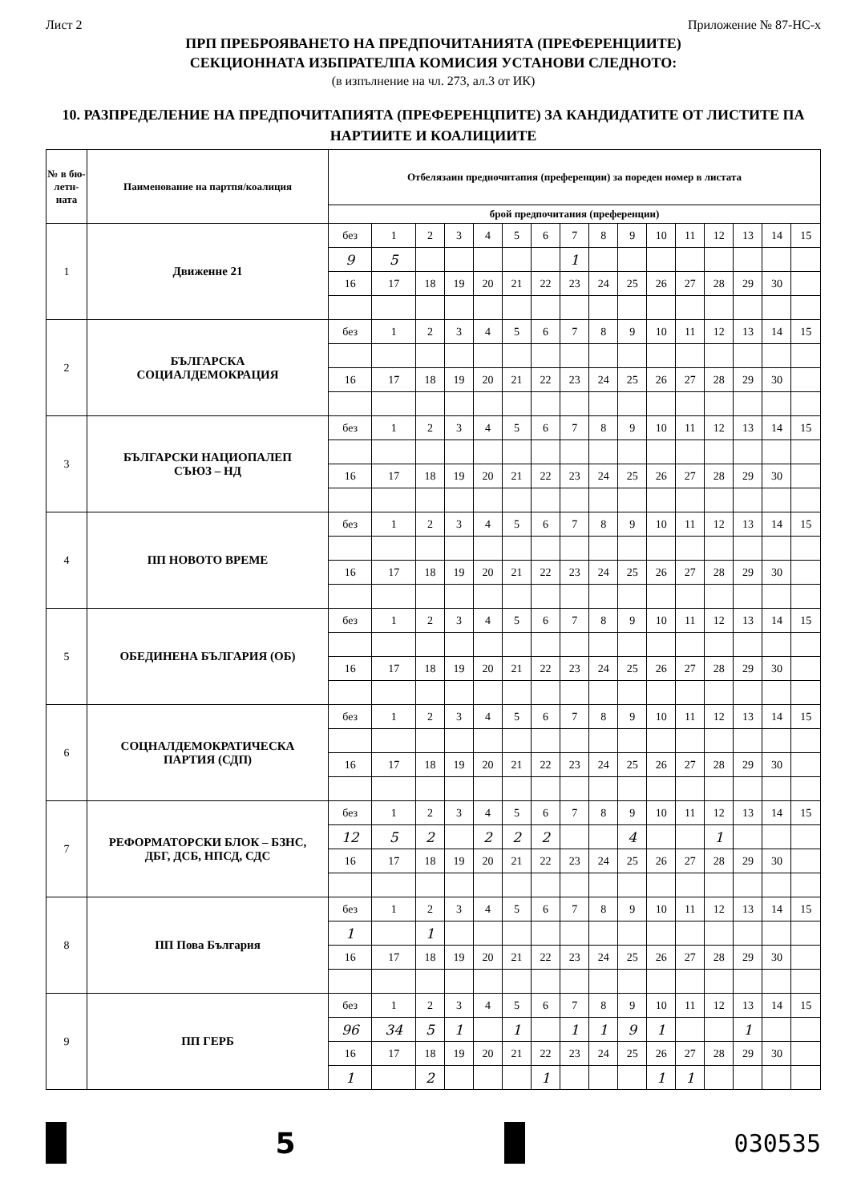Лист 2 Приложение № 87-НС-х
ПРП ПРЕБРОЯВАНЕТО НА ПРЕДПОЧИТАНИЯТА (ПРЕФЕРЕНЦИИТЕ)
СЕКЦИОННАТА ИЗБПРАТЕЛПА КОМИСИЯ УСТАНОВИ СЛЕДНОТО:
(в изпълнение на чл. 273, ал.3 от ИК)
10. РАЗПРЕДЕЛЕНИЕ НА ПРЕДПОЧИТАПИЯТА (ПРЕФЕРЕНЦПИТЕ) ЗА КАНДИДАТИТЕ ОТ ЛИСТИТЕ ПА НАРТИИТЕ И КОАЛИЦИИТЕ
| № в бю-летн-ната | Паименование на партпя/коалиция | Отбелязаин предночнтапия (преференции) за пореден номер в листата | | | | | | | | | | | | | | | |
| --- | --- | --- | --- | --- | --- | --- | --- | --- | --- | --- | --- | --- | --- | --- | --- | --- | --- |
| | | брой предпочитания (преференции) | | | | | | | | | | | | | | | |
| 1 | Движенне 21 | без | 1 | 2 | 3 | 4 | 5 | 6 | 7 | 8 | 9 | 10 | 11 | 12 | 13 | 14 | 15 |
| | | 9 | 5 | | | | | | 1 | | | | | | | | |
| | | 16 | 17 | 18 | 19 | 20 | 21 | 22 | 23 | 24 | 25 | 26 | 27 | 28 | 29 | 30 | |
| 2 | БЪЛГАРСКА СОЦИАЛДЕМОКРАЦИЯ | без | 1 | 2 | 3 | 4 | 5 | 6 | 7 | 8 | 9 | 10 | 11 | 12 | 13 | 14 | 15 |
| | | 16 | 17 | 18 | 19 | 20 | 21 | 22 | 23 | 24 | 25 | 26 | 27 | 28 | 29 | 30 | |
| 3 | БЪЛГАРСКИ НАЦИОПАЛЕП СЪЮЗ – НД | без | 1 | 2 | 3 | 4 | 5 | 6 | 7 | 8 | 9 | 10 | 11 | 12 | 13 | 14 | 15 |
| | | 16 | 17 | 18 | 19 | 20 | 21 | 22 | 23 | 24 | 25 | 26 | 27 | 28 | 29 | 30 | |
| 4 | ПП НОВОТО ВРЕМЕ | без | 1 | 2 | 3 | 4 | 5 | 6 | 7 | 8 | 9 | 10 | 11 | 12 | 13 | 14 | 15 |
| | | 16 | 17 | 18 | 19 | 20 | 21 | 22 | 23 | 24 | 25 | 26 | 27 | 28 | 29 | 30 | |
| 5 | ОБЕДИНЕНА БЪЛГАРИЯ (ОБ) | без | 1 | 2 | 3 | 4 | 5 | 6 | 7 | 8 | 9 | 10 | 11 | 12 | 13 | 14 | 15 |
| | | 16 | 17 | 18 | 19 | 20 | 21 | 22 | 23 | 24 | 25 | 26 | 27 | 28 | 29 | 30 | |
| 6 | СОЦНАЛДЕМОКРАТИЧЕСКА ПАРТИЯ (СДП) | без | 1 | 2 | 3 | 4 | 5 | 6 | 7 | 8 | 9 | 10 | 11 | 12 | 13 | 14 | 15 |
| | | 16 | 17 | 18 | 19 | 20 | 21 | 22 | 23 | 24 | 25 | 26 | 27 | 28 | 29 | 30 | |
| 7 | РЕФОРМАТОРСКИ БЛОК – БЗНС, ДБГ, ДСБ, НПСД, СДС | без | 1 | 2 | 3 | 4 | 5 | 6 | 7 | 8 | 9 | 10 | 11 | 12 | 13 | 14 | 15 |
| | | 12 | 5 | 2 | | 2 | 2 | 2 | | | 4 | | | 1 | | | |
| | | 16 | 17 | 18 | 19 | 20 | 21 | 22 | 23 | 24 | 25 | 26 | 27 | 28 | 29 | 30 | |
| 8 | ПП Пова България | без | 1 | 2 | 3 | 4 | 5 | 6 | 7 | 8 | 9 | 10 | 11 | 12 | 13 | 14 | 15 |
| | | 1 | | 1 | | | | | | | | | | | | | |
| | | 16 | 17 | 18 | 19 | 20 | 21 | 22 | 23 | 24 | 25 | 26 | 27 | 28 | 29 | 30 | |
| 9 | ПП ГЕРБ | без | 1 | 2 | 3 | 4 | 5 | 6 | 7 | 8 | 9 | 10 | 11 | 12 | 13 | 14 | 15 |
| | | 96 | 34 | 5 | 1 | | 1 | | 1 | 1 | 9 | 1 | | | 1 | | |
| | | 16 | 17 | 18 | 19 | 20 | 21 | 22 | 23 | 24 | 25 | 26 | 27 | 28 | 29 | 30 | |
| | | 1 | | 2 | | | | 1 | | | | 1 | 1 | | | | |
5
030535